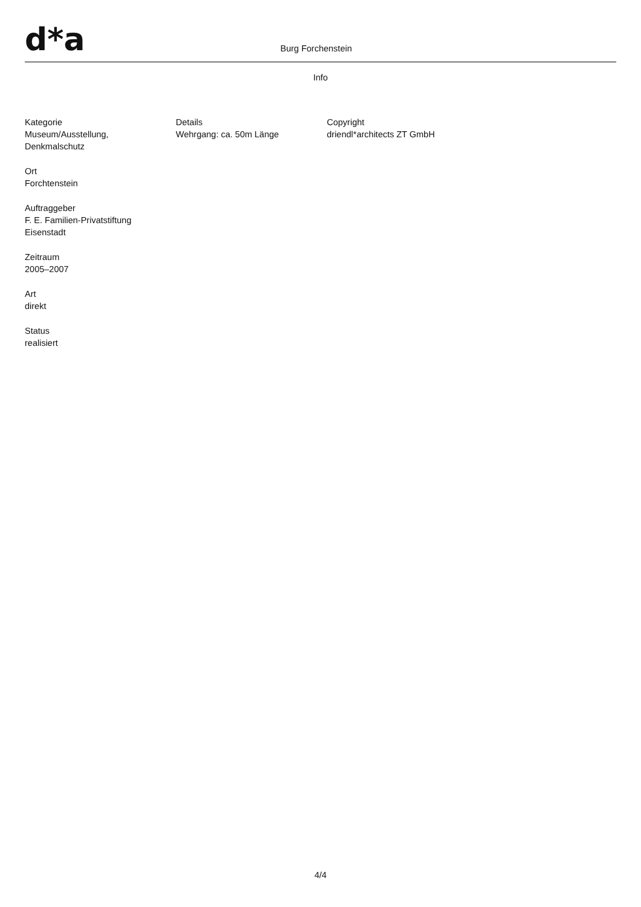d*a Burg Forchenstein
Info
Kategorie
Museum/Ausstellung,
Denkmalschutz
Ort
Forchtenstein
Auftraggeber
F. E. Familien-Privatstiftung
Eisenstadt
Zeitraum
2005–2007
Art
direkt
Status
realisiert
Details
Wehrgang: ca. 50m Länge
Copyright
driendl*architects ZT GmbH
4/4